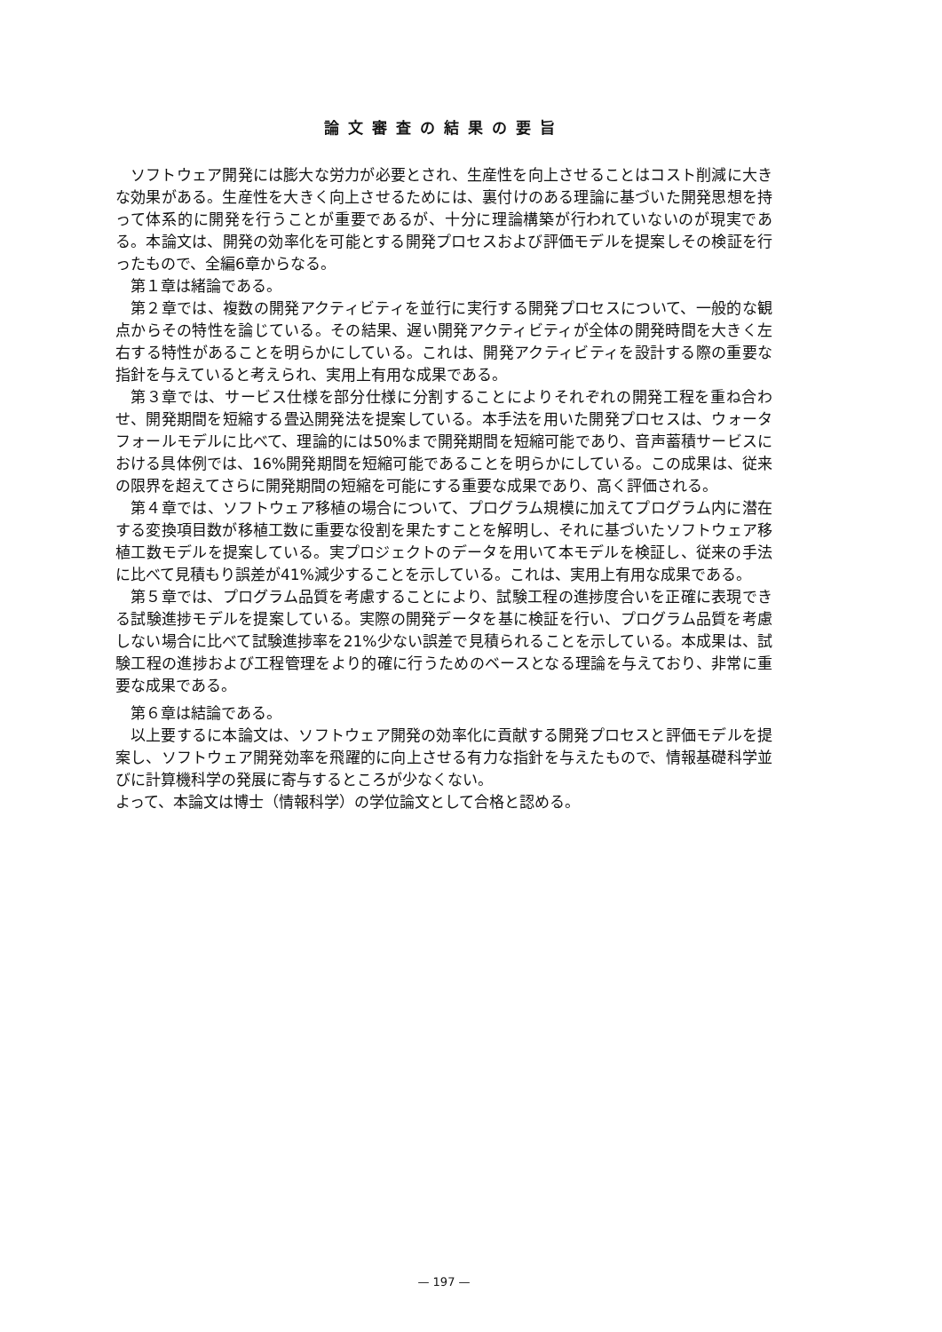論文審査の結果の要旨
ソフトウェア開発には膨大な労力が必要とされ、生産性を向上させることはコスト削減に大きな効果がある。生産性を大きく向上させるためには、裏付けのある理論に基づいた開発思想を持って体系的に開発を行うことが重要であるが、十分に理論構築が行われていないのが現実である。本論文は、開発の効率化を可能とする開発プロセスおよび評価モデルを提案しその検証を行ったもので、全編6章からなる。
第１章は緒論である。
第２章では、複数の開発アクティビティを並行に実行する開発プロセスについて、一般的な観点からその特性を論じている。その結果、遅い開発アクティビティが全体の開発時間を大きく左右する特性があることを明らかにしている。これは、開発アクティビティを設計する際の重要な指針を与えていると考えられ、実用上有用な成果である。
第３章では、サービス仕様を部分仕様に分割することによりそれぞれの開発工程を重ね合わせ、開発期間を短縮する畳込開発法を提案している。本手法を用いた開発プロセスは、ウォータフォールモデルに比べて、理論的には50%まで開発期間を短縮可能であり、音声蓄積サービスにおける具体例では、16%開発期間を短縮可能であることを明らかにしている。この成果は、従来の限界を超えてさらに開発期間の短縮を可能にする重要な成果であり、高く評価される。
第４章では、ソフトウェア移植の場合について、プログラム規模に加えてプログラム内に潜在する変換項目数が移植工数に重要な役割を果たすことを解明し、それに基づいたソフトウェア移植工数モデルを提案している。実プロジェクトのデータを用いて本モデルを検証し、従来の手法に比べて見積もり誤差が41%減少することを示している。これは、実用上有用な成果である。
第５章では、プログラム品質を考慮することにより、試験工程の進捗度合いを正確に表現できる試験進捗モデルを提案している。実際の開発データを基に検証を行い、プログラム品質を考慮しない場合に比べて試験進捗率を21%少ない誤差で見積られることを示している。本成果は、試験工程の進捗および工程管理をより的確に行うためのベースとなる理論を与えており、非常に重要な成果である。
第６章は結論である。
以上要するに本論文は、ソフトウェア開発の効率化に貢献する開発プロセスと評価モデルを提案し、ソフトウェア開発効率を飛躍的に向上させる有力な指針を与えたもので、情報基礎科学並びに計算機科学の発展に寄与するところが少なくない。
よって、本論文は博士（情報科学）の学位論文として合格と認める。
— 197 —